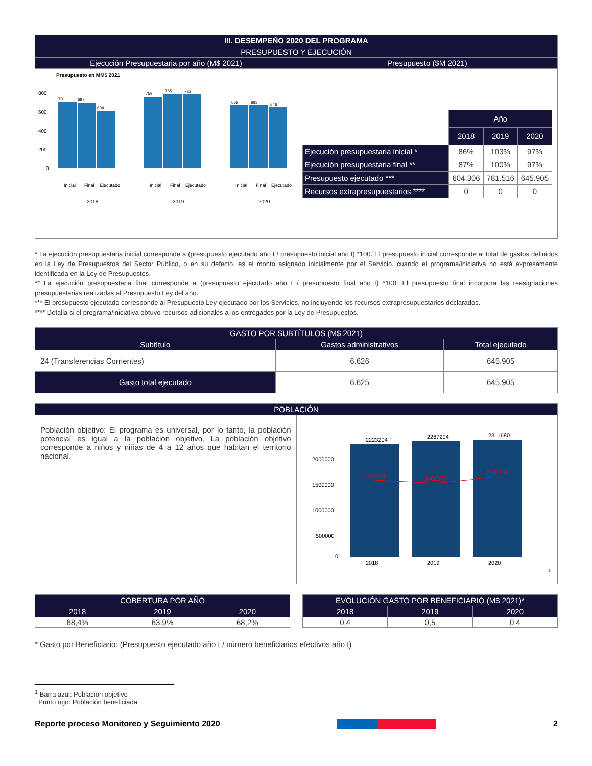| III. DESEMPEÑO 2020 DEL PROGRAMA | |
| --- | --- |
| PRESUPUESTO Y EJECUCIÓN | |
| Ejecución Presupuestaria por año (M$ 2021) | Presupuesto ($M 2021) |
| Presupuesto en MM$ 2021 800 600 400 200 0 701 697 604 759 785 782 669 668 646 2018 2019 2020 Inicial Final Ejecutado Inicial Final Ejecutado Inicial Final Ejecutado | / / Año / / / / / 2018 / 2019 / 2020 / / Ejecución presupuestaria inicial * / 86% / 103% / 97% / / Ejecución presupuestaria final ** / 87% / 100% / 97% / / Presupuesto ejecutado *** / 604.306 / 781.516 / 645.905 / / Recursos extrapresupuestarios **** / 0 / 0 / 0 / |
* La ejecución presupuestaria inicial corresponde a (presupuesto ejecutado año t / presupuesto inicial año t) *100. El presupuesto inicial corresponde al total de gastos definidos en la Ley de Presupuestos del Sector Público, o en su defecto, es el monto asignado inicialmente por el Servicio, cuando el programa/iniciativa no está expresamente identificada en la Ley de Presupuestos.
** La ejecución presupuestaria final corresponde a (presupuesto ejecutado año t / presupuesto final año t) *100. El presupuesto final incorpora las reasignaciones presupuestarias realizadas al Presupuesto Ley del año.
*** El presupuesto ejecutado corresponde al Presupuesto Ley ejecutado por los Servicios, no incluyendo los recursos extrapresupuestarios declarados.
**** Detalla si el programa/iniciativa obtuvo recursos adicionales a los entregados por la Ley de Presupuestos.
| GASTO POR SUBTÍTULOS (M$ 2021) | | |
| --- | --- | --- |
| Subtítulo | Gastos administrativos | Total ejecutado |
| 24 (Transferencias Corrientes) | 6.626 | 645.905 |
| Gasto total ejecutado | 6.625 | 645.905 |
| POBLACIÓN | |
| --- | --- |
| Población objetivo: El programa es universal, por lo tanto, la población potencial es igual a la población objetivo. La población objetivo corresponde a niños y niñas de 4 a 12 años que habitan el territorio nacional. | 2223204 2287204 2311680 2000000 1500000 1000000 500000 0 2018 2019 2020 1520859 1462579 1575818 <sup>1</sup> |
| COBERTURA POR AÑO | | |
| --- | --- | --- |
| 2018 | 2019 | 2020 |
| 68,4% | 63,9% | 68,2% |
| EVOLUCIÓN GASTO POR BENEFICIARIO (M$ 2021)* | | |
| --- | --- | --- |
| 2018 | 2019 | 2020 |
| 0,4 | 0,5 | 0,4 |
* Gasto por Beneficiario: (Presupuesto ejecutado año t / número beneficiarios efectivos año t)
<sup>1</sup> Barra azul: Población objetivo
Punto rojo: Población beneficiada
Reporte proceso Monitoreo y Seguimiento 2020 2